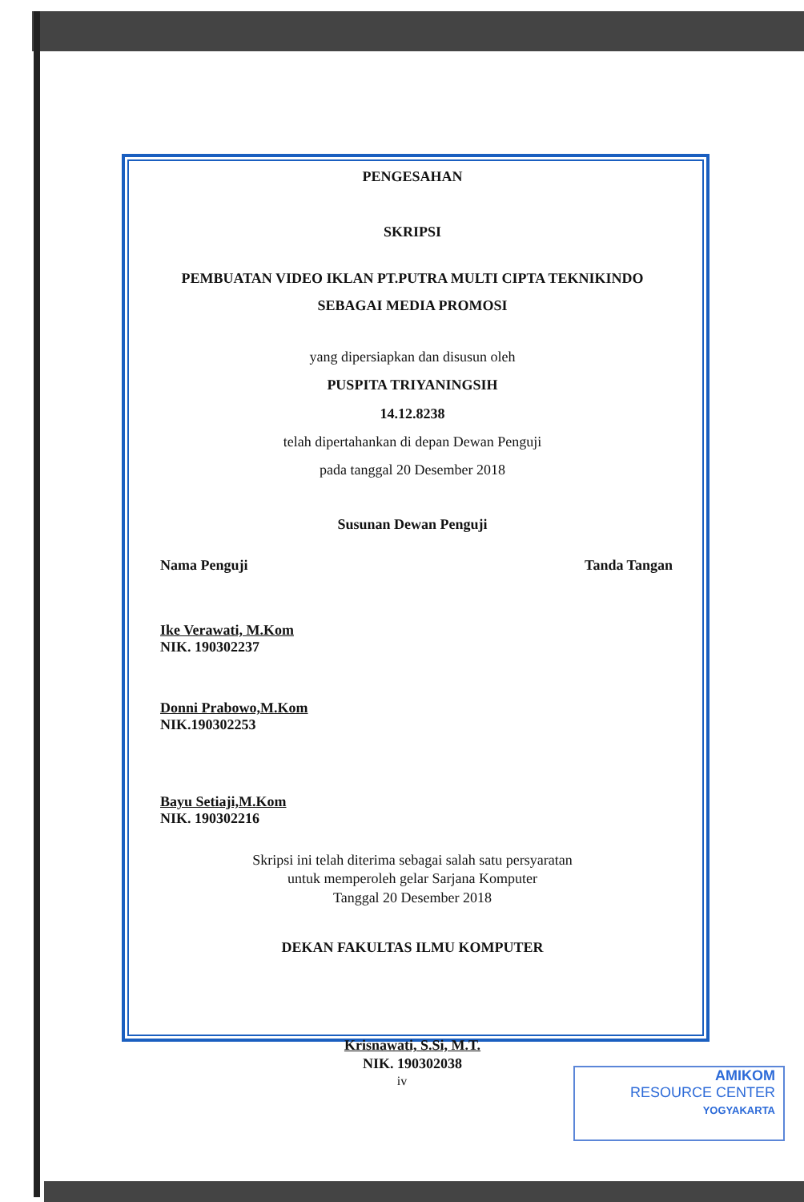PENGESAHAN
SKRIPSI
PEMBUATAN VIDEO IKLAN PT.PUTRA MULTI CIPTA TEKNIKINDO
SEBAGAI MEDIA PROMOSI
yang dipersiapkan dan disusun oleh
PUSPITA TRIYANINGSIH
14.12.8238
telah dipertahankan di depan Dewan Penguji
pada tanggal 20 Desember 2018
Susunan Dewan Penguji
Nama Penguji Tanda Tangan
Ike Verawati, M.Kom
NIK. 190302237
Donni Prabowo,M.Kom
NIK.190302253
Bayu Setiaji,M.Kom
NIK. 190302216
Skripsi ini telah diterima sebagai salah satu persyaratan
untuk memperoleh gelar Sarjana Komputer
Tanggal 20 Desember 2018
DEKAN FAKULTAS ILMU KOMPUTER
Krisnawati, S.Si, M.T.
NIK. 190302038
iv
AMIKOM
RESOURCE CENTER
YOGYAKARTA